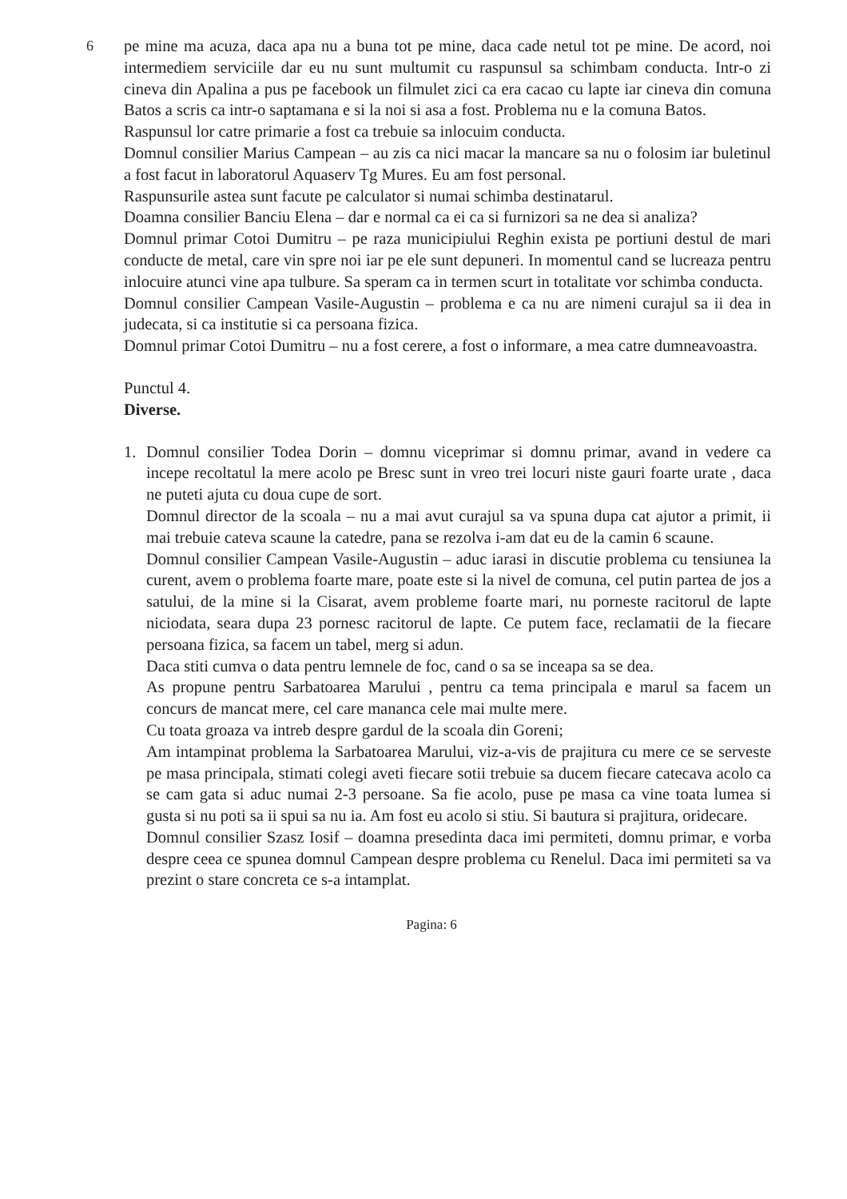6
pe mine ma acuza, daca apa nu a buna tot pe mine, daca cade netul tot pe mine. De acord, noi intermediem serviciile dar eu nu sunt multumit cu raspunsul sa schimbam conducta. Intr-o zi cineva din Apalina a pus pe facebook un filmulet zici ca era cacao cu lapte iar cineva din comuna Batos a scris ca intr-o saptamana e si la noi si asa a fost. Problema nu e la comuna Batos.
Raspunsul lor catre primarie a fost ca trebuie sa inlocuim conducta.
Domnul consilier Marius Campean – au zis ca nici macar la mancare sa nu o folosim iar buletinul a fost facut in laboratorul Aquaserv Tg Mures. Eu am fost personal.
Raspunsurile astea sunt facute pe calculator si numai schimba destinatarul.
Doamna consilier Banciu Elena – dar e normal ca ei ca si furnizori sa ne dea si analiza?
Domnul primar Cotoi Dumitru – pe raza municipiului Reghin exista pe portiuni destul de mari conducte de metal, care vin spre noi iar pe ele sunt depuneri. In momentul cand se lucreaza pentru inlocuire atunci vine apa tulbure. Sa speram ca in termen scurt in totalitate vor schimba conducta.
Domnul consilier Campean Vasile-Augustin – problema e ca nu are nimeni curajul sa ii dea in judecata, si ca institutie si ca persoana fizica.
Domnul primar Cotoi Dumitru – nu a fost cerere, a fost o informare, a mea catre dumneavoastra.
Punctul 4.
Diverse.
1. Domnul consilier Todea Dorin – domnu viceprimar si domnu primar, avand in vedere ca incepe recoltatul la mere acolo pe Bresc sunt in vreo trei locuri niste gauri foarte urate , daca ne puteti ajuta cu doua cupe de sort.
Domnul director de la scoala – nu a mai avut curajul sa va spuna dupa cat ajutor a primit, ii mai trebuie cateva scaune la catedre, pana se rezolva i-am dat eu de la camin 6 scaune.
Domnul consilier Campean Vasile-Augustin – aduc iarasi in discutie problema cu tensiunea la curent, avem o problema foarte mare, poate este si la nivel de comuna, cel putin partea de jos a satului, de la mine si la Cisarat, avem probleme foarte mari, nu porneste racitorul de lapte niciodata, seara dupa 23 pornesc racitorul de lapte. Ce putem face, reclamatii de la fiecare persoana fizica, sa facem un tabel, merg si adun.
Daca stiti cumva o data pentru lemnele de foc, cand o sa se inceapa sa se dea.
As propune pentru Sarbatoarea Marului , pentru ca tema principala e marul sa facem un concurs de mancat mere, cel care mananca cele mai multe mere.
Cu toata groaza va intreb despre gardul de la scoala din Goreni;
Am intampinat problema la Sarbatoarea Marului, viz-a-vis de prajitura cu mere ce se serveste pe masa principala, stimati colegi aveti fiecare sotii trebuie sa ducem fiecare catecava acolo ca se cam gata si aduc numai 2-3 persoane. Sa fie acolo, puse pe masa ca vine toata lumea si gusta si nu poti sa ii spui sa nu ia. Am fost eu acolo si stiu. Si bautura si prajitura, oridecare.
Domnul consilier Szasz Iosif – doamna presedinta daca imi permiteti, domnu primar, e vorba despre ceea ce spunea domnul Campean despre problema cu Renelul. Daca imi permiteti sa va prezint o stare concreta ce s-a intamplat.
Pagina: 6